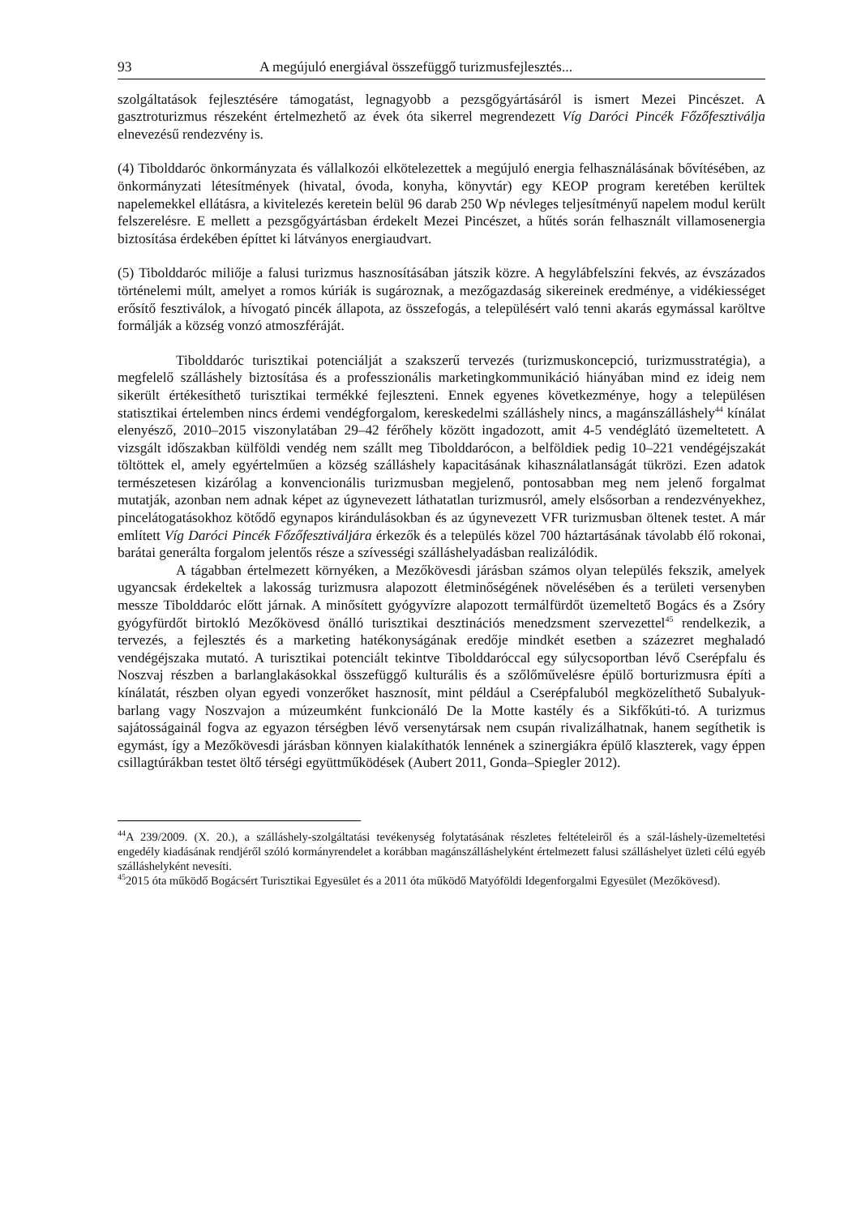93 A megújuló energiával összefüggő turizmusfejlesztés...
szolgáltatások fejlesztésére támogatást, legnagyobb a pezsgőgyártásáról is ismert Mezei Pincészet. A gasztroturizmus részeként értelmezhető az évek óta sikerrel megrendezett Víg Daróci Pincék Főzőfesztiválja elnevezésű rendezvény is.
(4) Tibolddaróc önkormányzata és vállalkozói elkötelezettek a megújuló energia felhasználásának bővítésében, az önkormányzati létesítmények (hivatal, óvoda, konyha, könyvtár) egy KEOP program keretében kerültek napelemekkel ellátásra, a kivitelezés keretein belül 96 darab 250 Wp névleges teljesítményű napelem modul került felszerelésre. E mellett a pezsgőgyártásban érdekelt Mezei Pincészet, a hűtés során felhasznált villamosenergia biztosítása érdekében építtet ki látványos energiaudvart.
(5) Tibolddaróc miliője a falusi turizmus hasznosításában játszik közre. A hegylábfelszíni fekvés, az évszázados történelemi múlt, amelyet a romos kúriák is sugároznak, a mezőgazdaság sikereinek eredménye, a vidékiességet erősítő fesztiválok, a hívogató pincék állapota, az összefogás, a településért való tenni akarás egymással karöltve formálják a község vonzó atmoszféráját.
Tibolddaróc turisztikai potenciálját a szakszerű tervezés (turizmuskoncepció, turizmusstratégia), a megfelelő szálláshely biztosítása és a professzionális marketingkommunikáció hiányában mind ez ideig nem sikerült értékesíthető turisztikai termékké fejleszteni. Ennek egyenes következménye, hogy a településen statisztikai értelemben nincs érdemi vendégforgalom, kereskedelmi szálláshely nincs, a magánszálláshely<sup>44</sup> kínálat elenyésző, 2010–2015 viszonylatában 29–42 férőhely között ingadozott, amit 4-5 vendéglátó üzemeltetett. A vizsgált időszakban külföldi vendég nem szállt meg Tibolddarócon, a belföldiek pedig 10–221 vendégéjszakát töltöttek el, amely egyértelműen a község szálláshely kapacitásának kihasználatlanságát tükrözi. Ezen adatok természetesen kizárólag a konvencionális turizmusban megjelenő, pontosabban meg nem jelenő forgalmat mutatják, azonban nem adnak képet az úgynevezett láthatatlan turizmusról, amely elsősorban a rendezvényekhez, pincelátogatásokhoz kötődő egynapos kirándulásokban és az úgynevezett VFR turizmusban öltenek testet. A már említett Víg Daróci Pincék Főzőfesztiváljára érkezők és a település közel 700 háztartásának távolabb élő rokonai, barátai generálta forgalom jelentős része a szívességi szálláshelyadásban realizálódik.
A tágabban értelmezett környéken, a Mezőkövesdi járásban számos olyan település fekszik, amelyek ugyancsak érdekeltek a lakosság turizmusra alapozott életminőségének növelésében és a területi versenyben messze Tibolddaróc előtt járnak. A minősített gyógyvízre alapozott termálfürdőt üzemeltető Bogács és a Zsóry gyógyfürdőt birtokló Mezőkövesd önálló turisztikai desztinációs menedzsment szervezettel<sup>45</sup> rendelkezik, a tervezés, a fejlesztés és a marketing hatékonyságának eredője mindkét esetben a százezret meghaladó vendégéjszaka mutató. A turisztikai potenciált tekintve Tibolddaróccal egy súlycsoportban lévő Cserépfalu és Noszvaj részben a barlanglakásokkal összefüggő kulturális és a szőlőművelésre épülő borturizmusra építi a kínálatát, részben olyan egyedi vonzerőket hasznosít, mint például a Cserépfaluból megközelíthető Subalyuk-barlang vagy Noszvajon a múzeumként funkcionáló De la Motte kastély és a Sikfőkúti-tó. A turizmus sajátosságainál fogva az egyazon térségben lévő versenytársak nem csupán rivalizálhatnak, hanem segíthetik is egymást, így a Mezőkövesdi járásban könnyen kialakíthatók lennének a szinergiákra épülő klaszterek, vagy éppen csillagtúrákban testet öltő térségi együttműködések (Aubert 2011, Gonda–Spiegler 2012).
<sup>44</sup> A 239/2009. (X. 20.), a szálláshely-szolgáltatási tevékenység folytatásának részletes feltételeiről és a szál-láshely-üzemeltetési engedély kiadásának rendjéről szóló kormányrendelet a korábban magánszálláshelyként értelmezett falusi szálláshelyet üzleti célú egyéb szálláshelyként nevesíti.
<sup>45</sup> 2015 óta működő Bogácsért Turisztikai Egyesület és a 2011 óta működő Matyóföldi Idegenforgalmi Egyesület (Mezőkövesd).